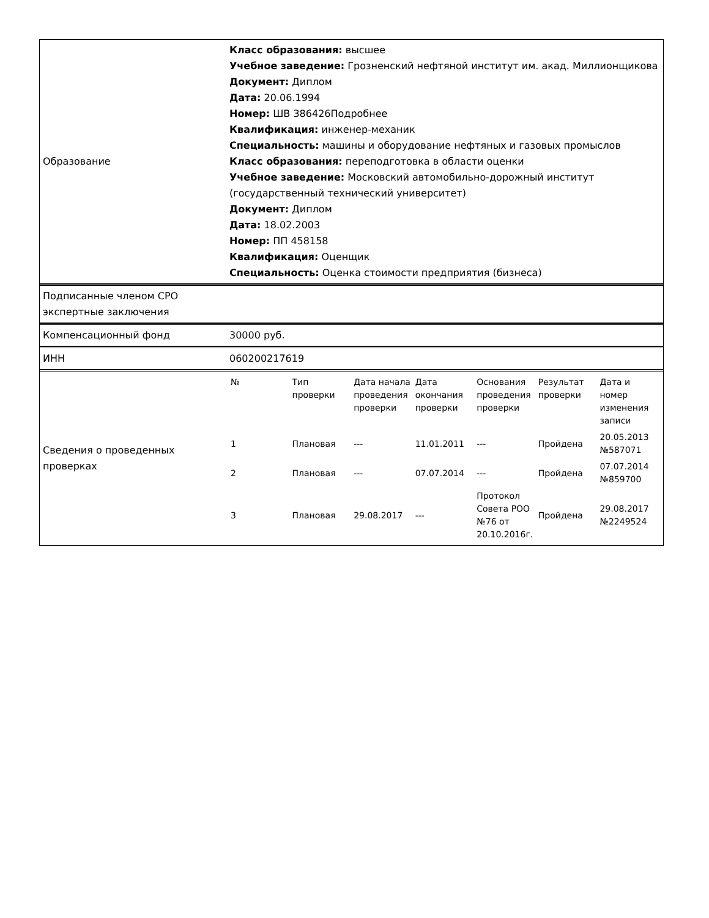| Образование | Класс образования: высшее Учебное заведение: Грозненский нефтяной институт им. акад. Миллионщикова Документ: Диплом Дата: 20.06.1994 Номер: ШВ 386426Подробнее Квалификация: инженер-механик Специальность: машины и оборудование нефтяных и газовых промыслов Класс образования: переподготовка в области оценки Учебное заведение: Московский автомобильно-дорожный институт (государственный технический университет) Документ: Диплом Дата: 18.02.2003 Номер: ПП 458158 Квалификация: Оценщик Специальность: Оценка стоимости предприятия (бизнеса) |
| Подписанные членом СРО экспертные заключения | |
| Компенсационный фонд | 30000 руб. |
| ИНН | 060200217619 |
| Сведения о проведенных проверках | / № / Тип проверки / Дата начала проведения проверки / Дата окончания проверки / Основания проведения проверки / Результат проверки / Дата и номер изменения записи / / --- / --- / --- / --- / --- / --- / --- / / 1 / Плановая / --- / 11.01.2011 / --- / Пройдена / 20.05.2013 №587071 / / 2 / Плановая / --- / 07.07.2014 / --- / Пройдена / 07.07.2014 №859700 / / 3 / Плановая / 29.08.2017 / --- / Протокол Совета РОО №76 от 20.10.2016г. / Пройдена / 29.08.2017 №2249524 / |